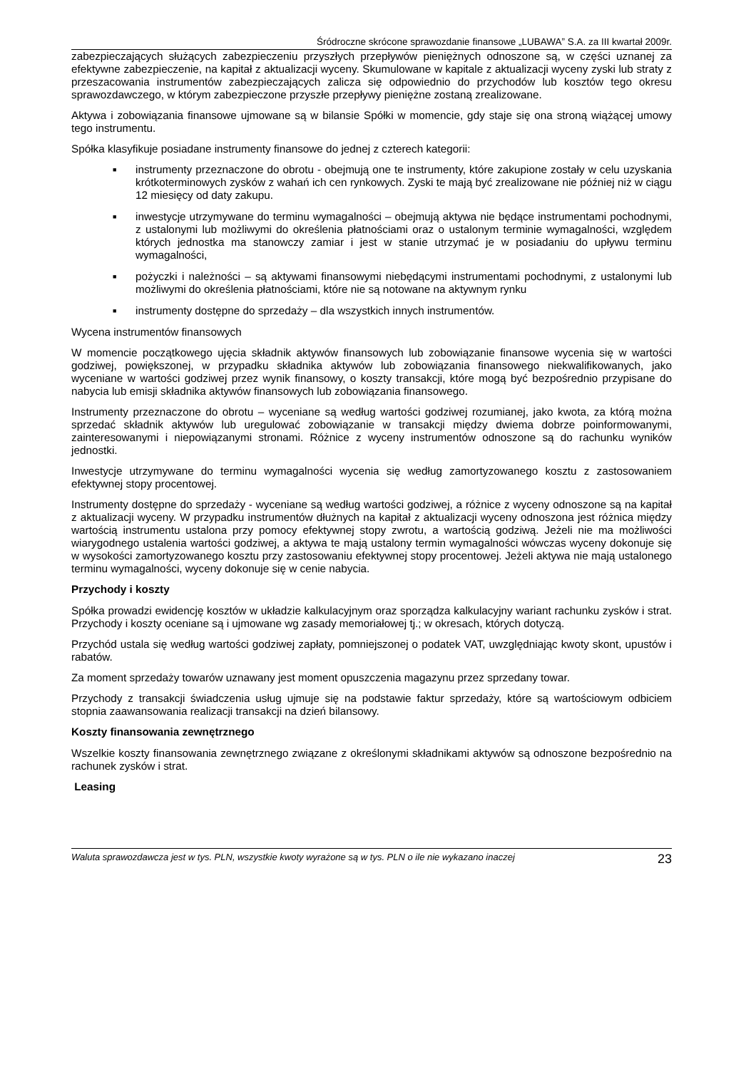Śródroczne skrócone sprawozdanie finansowe „LUBAWA” S.A. za III kwartał 2009r.
zabezpieczających służących zabezpieczeniu przyszłych przepływów pieniężnych odnoszone są, w części uznanej za efektywne zabezpieczenie, na kapitał z aktualizacji wyceny. Skumulowane w kapitale z aktualizacji wyceny zyski lub straty z przeszacowania instrumentów zabezpieczających zalicza się odpowiednio do przychodów lub kosztów tego okresu sprawozdawczego, w którym zabezpieczone przyszłe przepływy pieniężne zostaną zrealizowane.
Aktywa i zobowiązania finansowe ujmowane są w bilansie Spółki w momencie, gdy staje się ona stroną wiążącej umowy tego instrumentu.
Spółka klasyfikuje posiadane instrumenty finansowe do jednej z czterech kategorii:
■ instrumenty przeznaczone do obrotu - obejmują one te instrumenty, które zakupione zostały w celu uzyskania krótkoterminowych zysków z wahań ich cen rynkowych. Zyski te mają być zrealizowane nie później niż w ciągu 12 miesięcy od daty zakupu.
■ inwestycje utrzymywane do terminu wymagalności – obejmują aktywa nie będące instrumentami pochodnymi, z ustalonymi lub możliwymi do określenia płatnościami oraz o ustalonym terminie wymagalności, względem których jednostka ma stanowczy zamiar i jest w stanie utrzymać je w posiadaniu do upływu terminu wymagalności,
■ pożyczki i należności – są aktywami finansowymi niebędącymi instrumentami pochodnymi, z ustalonymi lub możliwymi do określenia płatnościami, które nie są notowane na aktywnym rynku
■ instrumenty dostępne do sprzedaży – dla wszystkich innych instrumentów.
Wycena instrumentów finansowych
W momencie początkowego ujęcia składnik aktywów finansowych lub zobowiązanie finansowe wycenia się w wartości godziwej, powiększonej, w przypadku składnika aktywów lub zobowiązania finansowego niekwalifikowanych, jako wyceniane w wartości godziwej przez wynik finansowy, o koszty transakcji, które mogą być bezpośrednio przypisane do nabycia lub emisji składnika aktywów finansowych lub zobowiązania finansowego.
Instrumenty przeznaczone do obrotu – wyceniane są według wartości godziwej rozumianej, jako kwota, za którą można sprzedać składnik aktywów lub uregulować zobowiązanie w transakcji między dwiema dobrze poinformowanymi, zainteresowanymi i niepowiązanymi stronami. Różnice z wyceny instrumentów odnoszone są do rachunku wyników jednostki.
Inwestycje utrzymywane do terminu wymagalności wycenia się według zamortyzowanego kosztu z zastosowaniem efektywnej stopy procentowej.
Instrumenty dostępne do sprzedaży - wyceniane są według wartości godziwej, a różnice z wyceny odnoszone są na kapitał z aktualizacji wyceny. W przypadku instrumentów dłużnych na kapitał z aktualizacji wyceny odnoszona jest różnica między wartością instrumentu ustalona przy pomocy efektywnej stopy zwrotu, a wartością godziwą. Jeżeli nie ma możliwości wiarygodnego ustalenia wartości godziwej, a aktywa te mają ustalony termin wymagalności wówczas wyceny dokonuje się w wysokości zamortyzowanego kosztu przy zastosowaniu efektywnej stopy procentowej. Jeżeli aktywa nie mają ustalonego terminu wymagalności, wyceny dokonuje się w cenie nabycia.
Przychody i koszty
Spółka prowadzi ewidencję kosztów w układzie kalkulacyjnym oraz sporządza kalkulacyjny wariant rachunku zysków i strat. Przychody i koszty oceniane są i ujmowane wg zasady memoriałowej tj.; w okresach, których dotyczą.
Przychód ustala się według wartości godziwej zapłaty, pomniejszonej o podatek VAT, uwzględniając kwoty skont, upustów i rabatów.
Za moment sprzedaży towarów uznawany jest moment opuszczenia magazynu przez sprzedany towar.
Przychody z transakcji świadczenia usług ujmuje się na podstawie faktur sprzedaży, które są wartościowym odbiciem stopnia zaawansowania realizacji transakcji na dzień bilansowy.
Koszty finansowania zewnętrznego
Wszelkie koszty finansowania zewnętrznego związane z określonymi składnikami aktywów są odnoszone bezpośrednio na rachunek zysków i strat.
Leasing
Waluta sprawozdawcza jest w tys. PLN, wszystkie kwoty wyrażone są w tys. PLN o ile nie wykazano inaczej 23